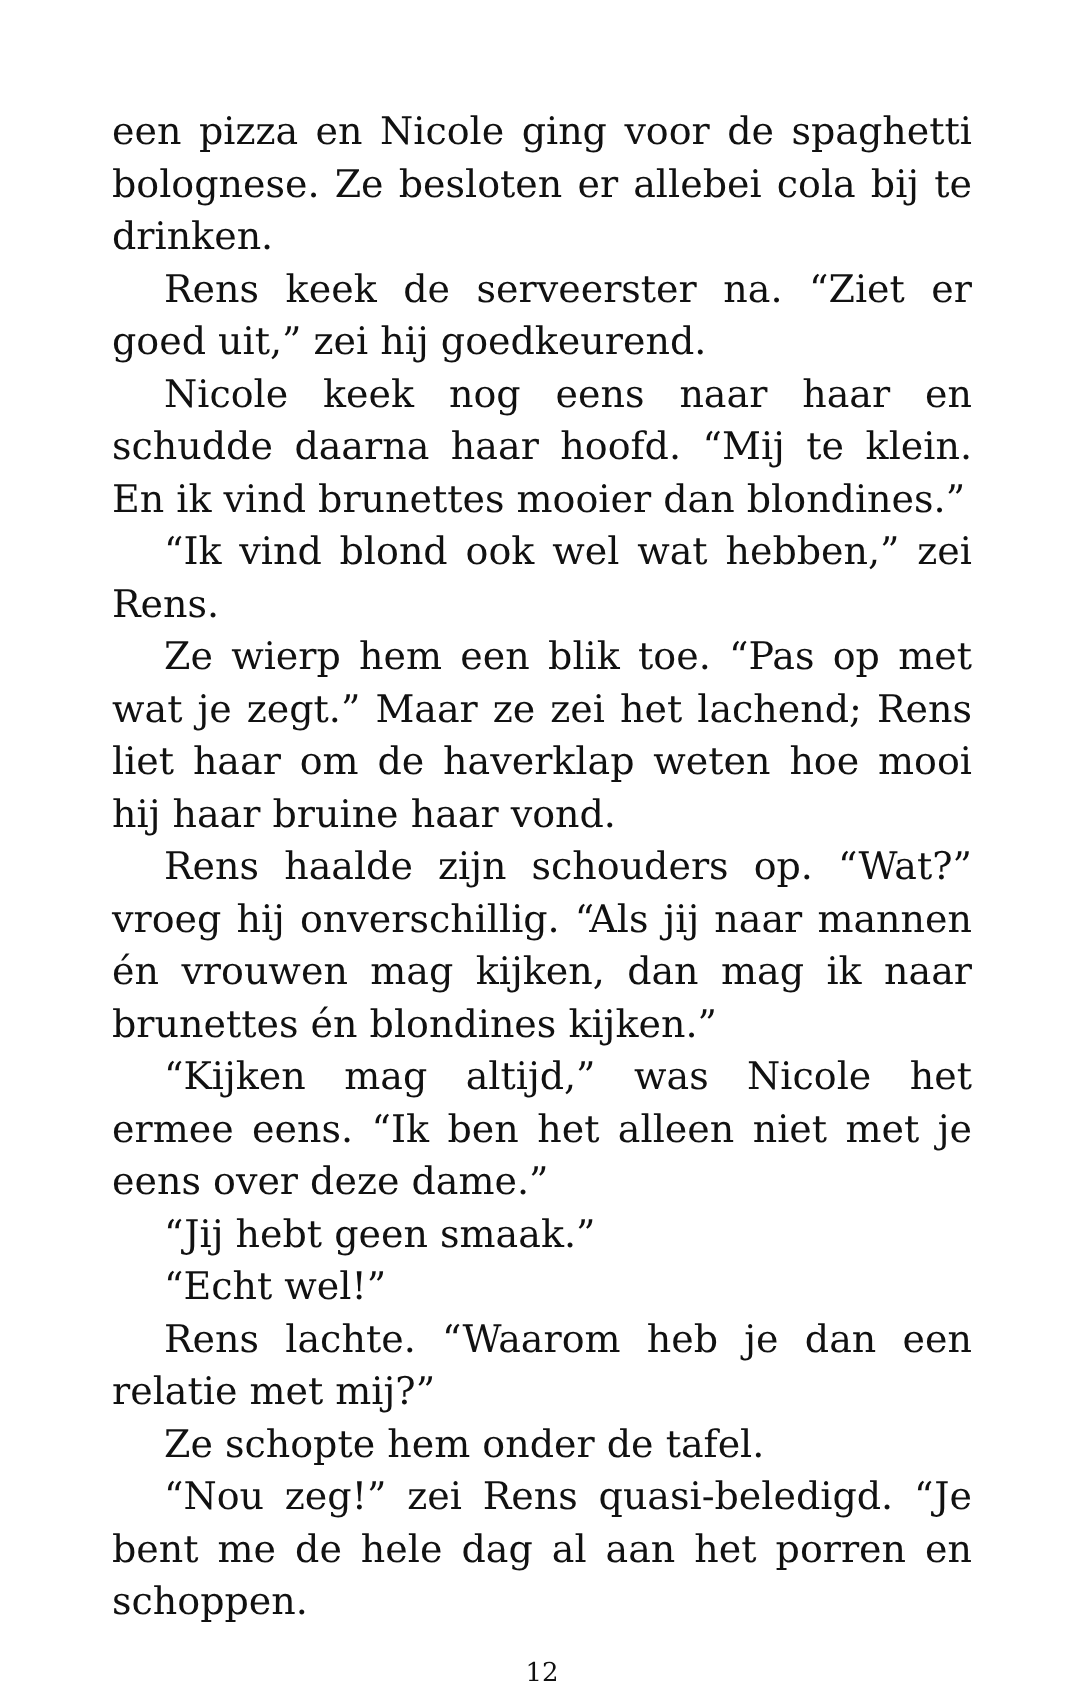een pizza en Nicole ging voor de spaghetti bolognese. Ze besloten er allebei cola bij te drinken.
Rens keek de serveerster na. “Ziet er goed uit,” zei hij goedkeurend.
Nicole keek nog eens naar haar en schudde daarna haar hoofd. “Mij te klein. En ik vind brunettes mooier dan blondines.”
“Ik vind blond ook wel wat hebben,” zei Rens.
Ze wierp hem een blik toe. “Pas op met wat je zegt.” Maar ze zei het lachend; Rens liet haar om de haverklap weten hoe mooi hij haar bruine haar vond.
Rens haalde zijn schouders op. “Wat?” vroeg hij onverschillig. “Als jij naar mannen én vrouwen mag kijken, dan mag ik naar brunettes én blondines kijken.”
“Kijken mag altijd,” was Nicole het ermee eens. “Ik ben het alleen niet met je eens over deze dame.”
“Jij hebt geen smaak.”
“Echt wel!”
Rens lachte. “Waarom heb je dan een relatie met mij?”
Ze schopte hem onder de tafel.
“Nou zeg!” zei Rens quasi-beledigd. “Je bent me de hele dag al aan het porren en schoppen.
12